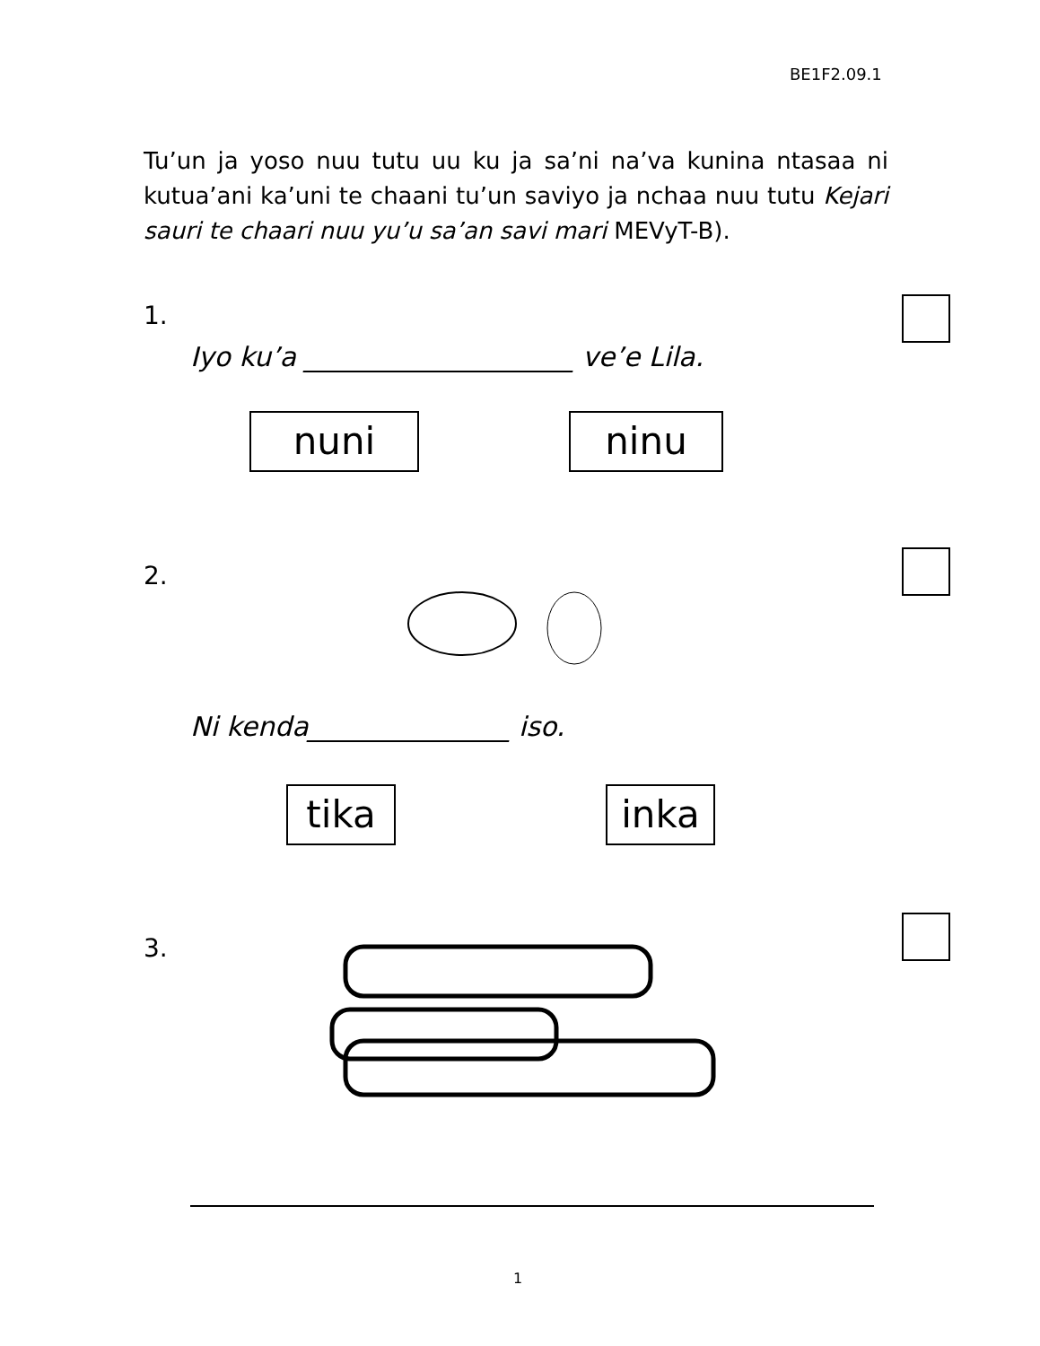BE1F2.09.1
Tu’un ja yoso nuu tutu uu ku ja sa’ni na’va kunina ntasaa ni kutua’ani ka’uni te chaani tu’un saviyo ja nchaa nuu tutu Kejari sauri te chaari nuu yu’u sa’an savi mari MEVyT-B).
1.
Iyo ku’a ____________________ ve’e Lila.
nuni ninu
2.
Ni kenda_______________ iso.
tika inka
3.
1